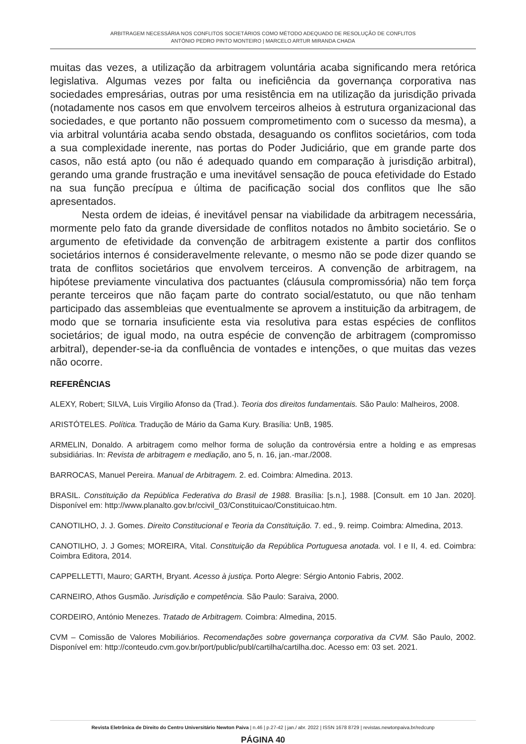ARBITRAGEM NECESSÁRIA NOS CONFLITOS SOCIETÁRIOS COMO MÉTODO ADEQUADO DE RESOLUÇÃO DE CONFLITOS
ANTÓNIO PEDRO PINTO MONTEIRO | MARCELO ARTUR MIRANDA CHADA
muitas das vezes, a utilização da arbitragem voluntária acaba significando mera retórica legislativa. Algumas vezes por falta ou ineficiência da governança corporativa nas sociedades empresárias, outras por uma resistência em na utilização da jurisdição privada (notadamente nos casos em que envolvem terceiros alheios à estrutura organizacional das sociedades, e que portanto não possuem comprometimento com o sucesso da mesma), a via arbitral voluntária acaba sendo obstada, desaguando os conflitos societários, com toda a sua complexidade inerente, nas portas do Poder Judiciário, que em grande parte dos casos, não está apto (ou não é adequado quando em comparação à jurisdição arbitral), gerando uma grande frustração e uma inevitável sensação de pouca efetividade do Estado na sua função precípua e última de pacificação social dos conflitos que lhe são apresentados.
Nesta ordem de ideias, é inevitável pensar na viabilidade da arbitragem necessária, mormente pelo fato da grande diversidade de conflitos notados no âmbito societário. Se o argumento de efetividade da convenção de arbitragem existente a partir dos conflitos societários internos é consideravelmente relevante, o mesmo não se pode dizer quando se trata de conflitos societários que envolvem terceiros. A convenção de arbitragem, na hipótese previamente vinculativa dos pactuantes (cláusula compromissória) não tem força perante terceiros que não façam parte do contrato social/estatuto, ou que não tenham participado das assembleias que eventualmente se aprovem a instituição da arbitragem, de modo que se tornaria insuficiente esta via resolutiva para estas espécies de conflitos societários; de igual modo, na outra espécie de convenção de arbitragem (compromisso arbitral), depender-se-ia da confluência de vontades e intenções, o que muitas das vezes não ocorre.
REFERÊNCIAS
ALEXY, Robert; SILVA, Luis Virgilio Afonso da (Trad.). Teoria dos direitos fundamentais. São Paulo: Malheiros, 2008.
ARISTÓTELES. Política. Tradução de Mário da Gama Kury. Brasília: UnB, 1985.
ARMELIN, Donaldo. A arbitragem como melhor forma de solução da controvérsia entre a holding e as empresas subsidiárias. In: Revista de arbitragem e mediação, ano 5, n. 16, jan.-mar./2008.
BARROCAS, Manuel Pereira. Manual de Arbitragem. 2. ed. Coimbra: Almedina. 2013.
BRASIL. Constituição da República Federativa do Brasil de 1988. Brasília: [s.n.], 1988. [Consult. em 10 Jan. 2020]. Disponível em: http://www.planalto.gov.br/ccivil_03/Constituicao/Constituicao.htm.
CANOTILHO, J. J. Gomes. Direito Constitucional e Teoria da Constituição. 7. ed., 9. reimp. Coimbra: Almedina, 2013.
CANOTILHO, J. J Gomes; MOREIRA, Vital. Constituição da República Portuguesa anotada. vol. I e II, 4. ed. Coimbra: Coimbra Editora, 2014.
CAPPELLETTI, Mauro; GARTH, Bryant. Acesso à justiça. Porto Alegre: Sérgio Antonio Fabris, 2002.
CARNEIRO, Athos Gusmão. Jurisdição e competência. São Paulo: Saraiva, 2000.
CORDEIRO, António Menezes. Tratado de Arbitragem. Coimbra: Almedina, 2015.
CVM – Comissão de Valores Mobiliários. Recomendações sobre governança corporativa da CVM. São Paulo, 2002. Disponível em: http://conteudo.cvm.gov.br/port/public/publ/cartilha/cartilha.doc. Acesso em: 03 set. 2021.
Revista Eletrônica de Direito do Centro Universitário Newton Paiva | n.46 | p.27-42 | jan./ abr. 2022 | ISSN 1678 8729 | revistas.newtonpaiva.br/redcunp
PÁGINA 40